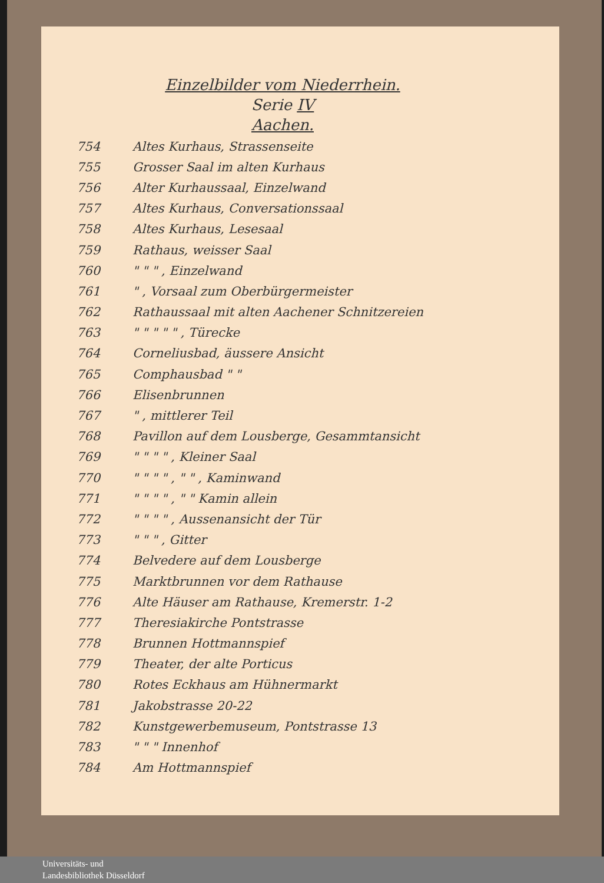Einzelbilder vom Niederrhein.
Serie IV
Aachen.
754 Altes Kurhaus, Strassenseite
755 Grosser Saal im alten Kurhaus
756 Alter Kurhaussaal, Einzelwand
757 Altes Kurhaus, Conversationssaal
758 Altes Kurhaus, Lesesaal
759 Rathaus, weisser Saal
760 " " " , Einzelwand
761 " , Vorsaal zum Oberbürgermeister
762 Rathaussaal mit alten Aachener Schnitzereien
763 " " " " " , Türecke
764 Corneliusbad, äussere Ansicht
765 Comphausbad " "
766 Elisenbrunnen
767 " , mittlerer Teil
768 Pavillon auf dem Lousberge, Gesammtansicht
769 " " " " , Kleiner Saal
770 " " " " , " " , Kaminwand
771 " " " " , " " Kamin allein
772 " " " " , Aussenansicht der Tür
773 " " " , Gitter
774 Belvedere auf dem Lousberge
775 Marktbrunnen vor dem Rathause
776 Alte Häuser am Rathause, Kremerstr. 1-2
777 Theresiakirche Pontstrasse
778 Brunnen Hottmannspief
779 Theater, der alte Porticus
780 Rotes Eckhaus am Hühnermarkt
781 Jakobstrasse 20-22
782 Kunstgewerbemuseum, Pontstrasse 13
783 " " " Innenhof
784 Am Hottmannspief
Universitäts- und
Landesbibliothek Düsseldorf